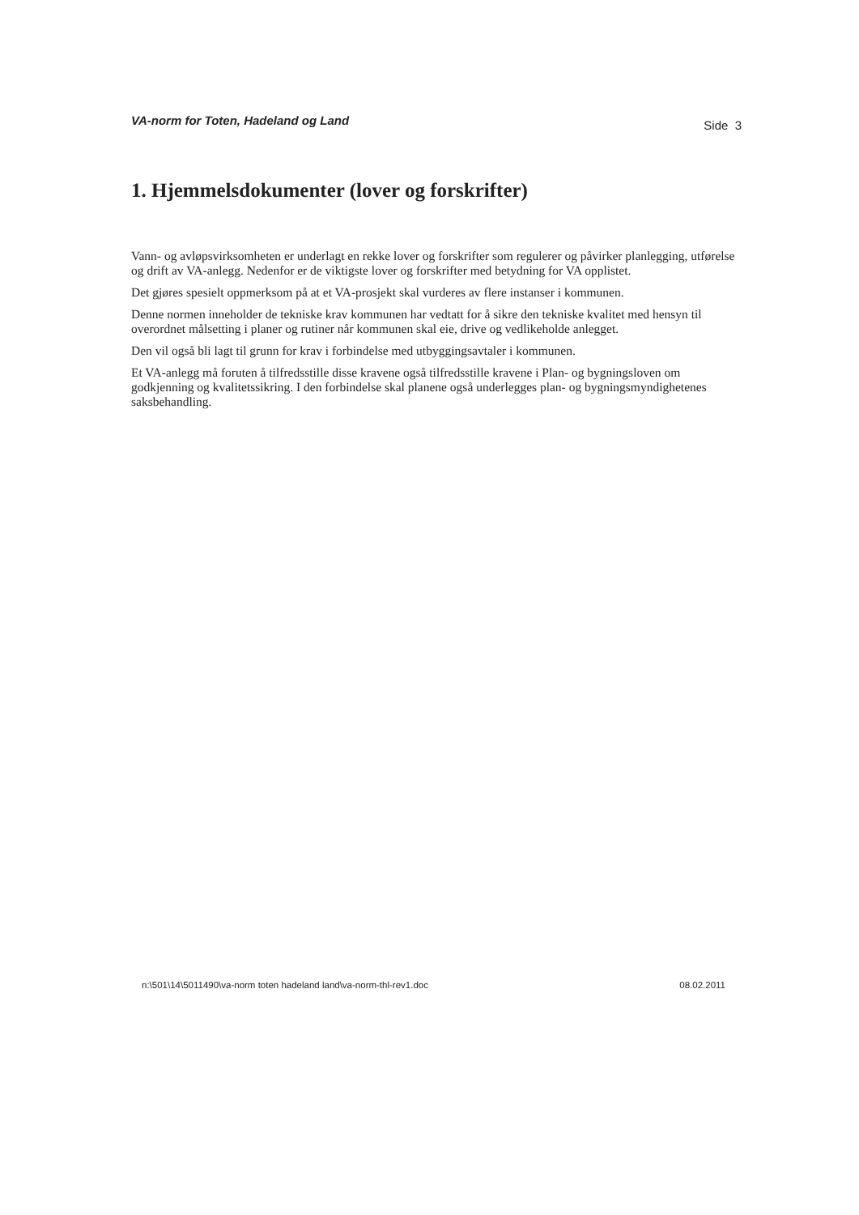VA-norm for Toten, Hadeland og Land Side 3
1. Hjemmelsdokumenter (lover og forskrifter)
Vann- og avløpsvirksomheten er underlagt en rekke lover og forskrifter som regulerer og påvirker planlegging, utførelse og drift av VA-anlegg. Nedenfor er de viktigste lover og forskrifter med betydning for VA opplistet.
Det gjøres spesielt oppmerksom på at et VA-prosjekt skal vurderes av flere instanser i kommunen.
Denne normen inneholder de tekniske krav kommunen har vedtatt for å sikre den tekniske kvalitet med hensyn til overordnet målsetting i planer og rutiner når kommunen skal eie, drive og vedlikeholde anlegget.
Den vil også bli lagt til grunn for krav i forbindelse med utbyggingsavtaler i kommunen.
Et VA-anlegg må foruten å tilfredsstille disse kravene også tilfredsstille kravene i Plan- og bygningsloven om godkjenning og kvalitetssikring. I den forbindelse skal planene også underlegges plan- og bygningsmyndighetenes saksbehandling.
n:\501\14\5011490\va-norm toten hadeland land\va-norm-thl-rev1.doc 08.02.2011